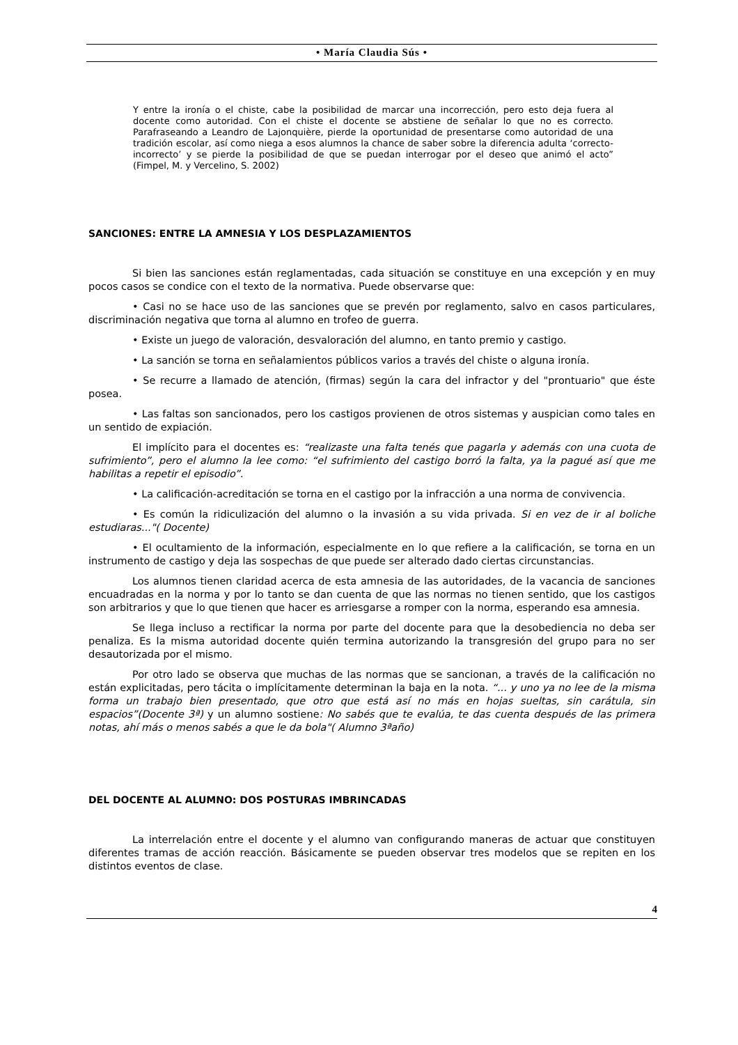• María Claudia Sús •
Y entre la ironía o el chiste, cabe la posibilidad de marcar una incorrección, pero esto deja fuera al docente como autoridad. Con el chiste el docente se abstiene de señalar lo que no es correcto. Parafraseando a Leandro de Lajonquière, pierde la oportunidad de presentarse como autoridad de una tradición escolar, así como niega a esos alumnos la chance de saber sobre la diferencia adulta ‘correcto-incorrecto’ y se pierde la posibilidad de que se puedan interrogar por el deseo que animó el acto” (Fimpel, M. y Vercelino, S. 2002)
SANCIONES: ENTRE LA AMNESIA Y LOS DESPLAZAMIENTOS
Si bien las sanciones están reglamentadas, cada situación se constituye en una excepción y en muy pocos casos se condice con el texto de la normativa. Puede observarse que:
• Casi no se hace uso de las sanciones que se prevén por reglamento, salvo en casos particulares, discriminación negativa que torna al alumno en trofeo de guerra.
• Existe un juego de valoración, desvaloración del alumno, en tanto premio y castigo.
• La sanción se torna en señalamientos públicos varios a través del chiste o alguna ironía.
• Se recurre a llamado de atención, (firmas) según la cara del infractor y del "prontuario" que éste posea.
• Las faltas son sancionados, pero los castigos provienen de otros sistemas y auspician como tales en un sentido de expiación.
El implícito para el docentes es: “realizaste una falta tenés que pagarla y además con una cuota de sufrimiento”, pero el alumno la lee como: “el sufrimiento del castigo borró la falta, ya la pagué así que me habilitas a repetir el episodio”.
• La calificación-acreditación se torna en el castigo por la infracción a una norma de convivencia.
• Es común la ridiculización del alumno o la invasión a su vida privada. Si en vez de ir al boliche estudiaras..."( Docente)
• El ocultamiento de la información, especialmente en lo que refiere a la calificación, se torna en un instrumento de castigo y deja las sospechas de que puede ser alterado dado ciertas circunstancias.
Los alumnos tienen claridad acerca de esta amnesia de las autoridades, de la vacancia de sanciones encuadradas en la norma y por lo tanto se dan cuenta de que las normas no tienen sentido, que los castigos son arbitrarios y que lo que tienen que hacer es arriesgarse a romper con la norma, esperando esa amnesia.
Se llega incluso a rectificar la norma por parte del docente para que la desobediencia no deba ser penaliza. Es la misma autoridad docente quién termina autorizando la transgresión del grupo para no ser desautorizada por el mismo.
Por otro lado se observa que muchas de las normas que se sancionan, a través de la calificación no están explicitadas, pero tácita o implícitamente determinan la baja en la nota. “... y uno ya no lee de la misma forma un trabajo bien presentado, que otro que está así no más en hojas sueltas, sin carátula, sin espacios”(Docente 3ª) y un alumno sostiene: No sabés que te evalúa, te das cuenta después de las primera notas, ahí más o menos sabés a que le da bola"( Alumno 3ªaño)
DEL DOCENTE AL ALUMNO: DOS POSTURAS IMBRINCADAS
La interrelación entre el docente y el alumno van configurando maneras de actuar que constituyen diferentes tramas de acción reacción. Básicamente se pueden observar tres modelos que se repiten en los distintos eventos de clase.
4